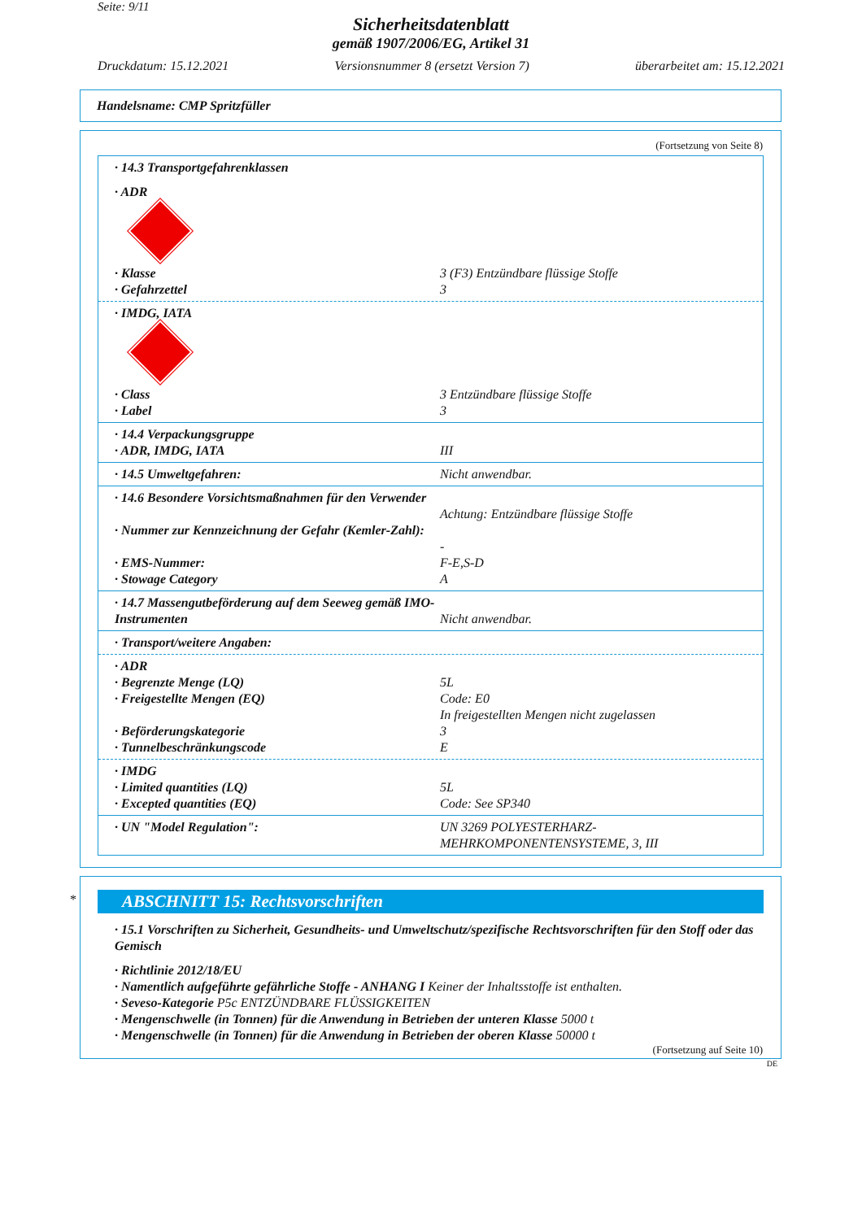Seite: 9/11
Sicherheitsdatenblatt
gemäß 1907/2006/EG, Artikel 31
Druckdatum: 15.12.2021 Versionsnummer 8 (ersetzt Version 7) überarbeitet am: 15.12.2021
Handelsname: CMP Spritzfüller
(Fortsetzung von Seite 8)
· 14.3 Transportgefahrenklassen
· ADR
· Klasse 3 (F3) Entzündbare flüssige Stoffe
· Gefahrzettel 3
· IMDG, IATA
· Class 3 Entzündbare flüssige Stoffe
· Label 3
· 14.4 Verpackungsgruppe
· ADR, IMDG, IATA III
· 14.5 Umweltgefahren: Nicht anwendbar.
· 14.6 Besondere Vorsichtsmaßnahmen für den Verwender
Achtung: Entzündbare flüssige Stoffe
· Nummer zur Kennzeichnung der Gefahr (Kemler-Zahl):
-
· EMS-Nummer: F-E,S-D
· Stowage Category A
· 14.7 Massengutbeförderung auf dem Seeweg gemäß IMO-Instrumenten
Nicht anwendbar.
· Transport/weitere Angaben:
· ADR
· Begrenzte Menge (LQ) 5L
· Freigestellte Mengen (EQ) Code: E0
In freigestellten Mengen nicht zugelassen
· Beförderungskategorie 3
· Tunnelbeschränkungscode E
· IMDG
· Limited quantities (LQ) 5L
· Excepted quantities (EQ) Code: See SP340
· UN "Model Regulation": UN 3269 POLYESTERHARZ-MEHRKOMPONENTENSYSTEME, 3, III
*
ABSCHNITT 15: Rechtsvorschriften
· 15.1 Vorschriften zu Sicherheit, Gesundheits- und Umweltschutz/spezifische Rechtsvorschriften für den Stoff oder das Gemisch
· Richtlinie 2012/18/EU
· Namentlich aufgeführte gefährliche Stoffe - ANHANG I Keiner der Inhaltsstoffe ist enthalten.
· Seveso-Kategorie P5c ENTZÜNDBARE FLÜSSIGKEITEN
· Mengenschwelle (in Tonnen) für die Anwendung in Betrieben der unteren Klasse 5000 t
· Mengenschwelle (in Tonnen) für die Anwendung in Betrieben der oberen Klasse 50000 t
(Fortsetzung auf Seite 10)
DE